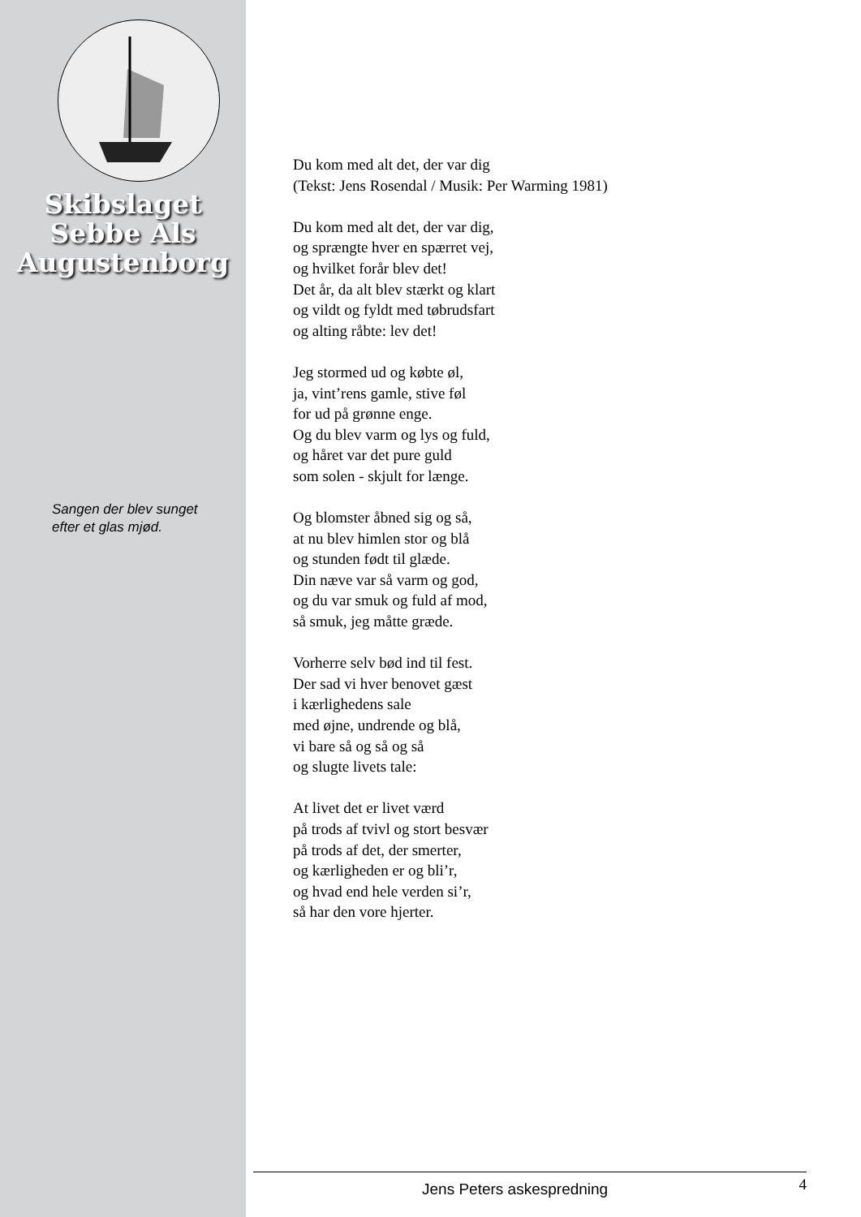Skibslaget
Sebbe Als
Augustenborg
Sangen der blev sunget
efter et glas mjød.
Du kom med alt det, der var dig
(Tekst: Jens Rosendal / Musik: Per Warming 1981)
Du kom med alt det, der var dig,
og sprængte hver en spærret vej,
og hvilket forår blev det!
Det år, da alt blev stærkt og klart
og vildt og fyldt med tøbrudsfart
og alting råbte: lev det!
Jeg stormed ud og købte øl,
ja, vint’rens gamle, stive føl
for ud på grønne enge.
Og du blev varm og lys og fuld,
og håret var det pure guld
som solen - skjult for længe.
Og blomster åbned sig og så,
at nu blev himlen stor og blå
og stunden født til glæde.
Din næve var så varm og god,
og du var smuk og fuld af mod,
så smuk, jeg måtte græde.
Vorherre selv bød ind til fest.
Der sad vi hver benovet gæst
i kærlighedens sale
med øjne, undrende og blå,
vi bare så og så og så
og slugte livets tale:
At livet det er livet værd
på trods af tvivl og stort besvær
på trods af det, der smerter,
og kærligheden er og bli’r,
og hvad end hele verden si’r,
så har den vore hjerter.
Jens Peters askespredning 4